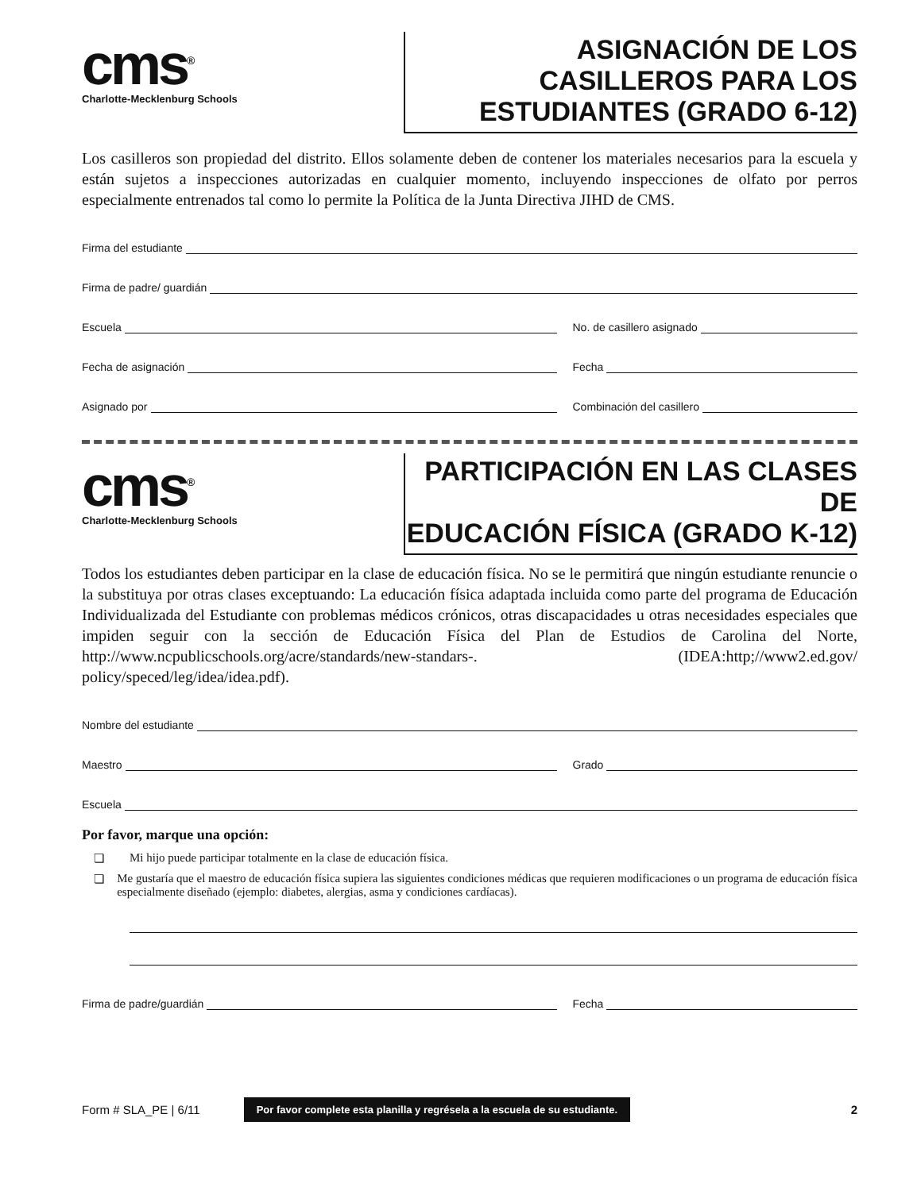cms<sup>®</sup>
Charlotte-Mecklenburg Schools
ASIGNACIÓN DE LOS CASILLEROS PARA LOS
ESTUDIANTES (GRADO 6-12)
Los casilleros son propiedad del distrito. Ellos solamente deben de contener los materiales necesarios para la escuela y están sujetos a inspecciones autorizadas en cualquier momento, incluyendo inspecciones de olfato por perros especialmente entrenados tal como lo permite la Política de la Junta Directiva JIHD de CMS.
Firma del estudiante
Firma de padre/ guardián
Escuela
No. de casillero asignado
Fecha de asignación
Fecha
Asignado por
Combinación del casillero
cms<sup>®</sup>
Charlotte-Mecklenburg Schools
PARTICIPACIÓN EN LAS CLASES DE
EDUCACIÓN FÍSICA (GRADO K-12)
Todos los estudiantes deben participar en la clase de educación física. No se le permitirá que ningún estudiante renuncie o la substituya por otras clases exceptuando: La educación física adaptada incluida como parte del programa de Educación Individualizada del Estudiante con problemas médicos crónicos, otras discapacidades u otras necesidades especiales que impiden seguir con la sección de Educación Física del Plan de Estudios de Carolina del Norte, http://www.ncpublicschools.org/acre/standards/new-standars-. (IDEA:http;//www2.ed.gov/ policy/speced/leg/idea/idea.pdf).
Nombre del estudiante
Maestro
Grado
Escuela
Por favor, marque una opción:
❏ Mi hijo puede participar totalmente en la clase de educación física.
❏ Me gustaría que el maestro de educación física supiera las siguientes condiciones médicas que requieren modificaciones o un programa de educación física especialmente diseñado (ejemplo: diabetes, alergias, asma y condiciones cardíacas).
Firma de padre/guardián
Fecha
Form # SLA_PE | 6/11 Por favor complete esta planilla y regrésela a la escuela de su estudiante. 2